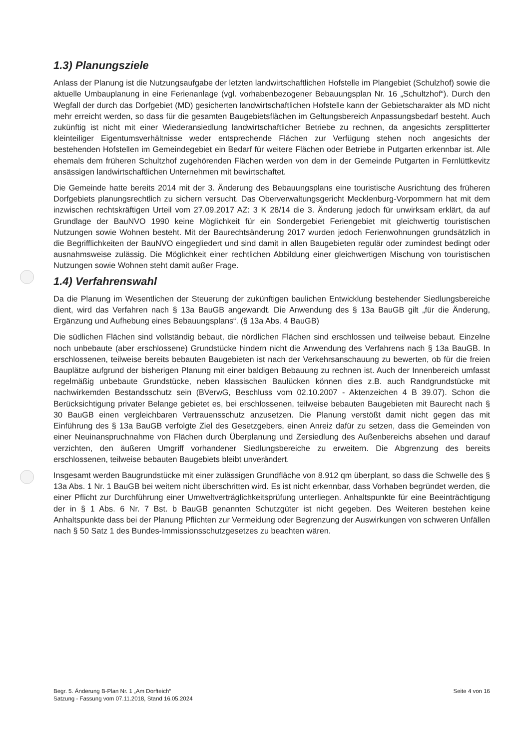1.3) Planungsziele
Anlass der Planung ist die Nutzungsaufgabe der letzten landwirtschaftlichen Hofstelle im Plangebiet (Schulzhof) sowie die aktuelle Umbauplanung in eine Ferienanlage (vgl. vorhabenbezogener Bebauungsplan Nr. 16 „Schultzhof“). Durch den Wegfall der durch das Dorfgebiet (MD) gesicherten landwirtschaftlichen Hofstelle kann der Gebietscharakter als MD nicht mehr erreicht werden, so dass für die gesamten Baugebietsflächen im Geltungsbereich Anpassungsbedarf besteht. Auch zukünftig ist nicht mit einer Wiederansiedlung landwirtschaftlicher Betriebe zu rechnen, da angesichts zersplitterter kleinteiliger Eigentumsverhältnisse weder entsprechende Flächen zur Verfügung stehen noch angesichts der bestehenden Hofstellen im Gemeindegebiet ein Bedarf für weitere Flächen oder Betriebe in Putgarten erkennbar ist. Alle ehemals dem früheren Schultzhof zugehörenden Flächen werden von dem in der Gemeinde Putgarten in Fernlüttkevitz ansässigen landwirtschaftlichen Unternehmen mit bewirtschaftet.
Die Gemeinde hatte bereits 2014 mit der 3. Änderung des Bebauungsplans eine touristische Ausrichtung des früheren Dorfgebiets planungsrechtlich zu sichern versucht. Das Oberverwaltungsgericht Mecklenburg-Vorpommern hat mit dem inzwischen rechtskräftigen Urteil vom 27.09.2017 AZ: 3 K 28/14 die 3. Änderung jedoch für unwirksam erklärt, da auf Grundlage der BauNVO 1990 keine Möglichkeit für ein Sondergebiet Feriengebiet mit gleichwertig touristischen Nutzungen sowie Wohnen besteht. Mit der Baurechtsänderung 2017 wurden jedoch Ferienwohnungen grundsätzlich in die Begrifflichkeiten der BauNVO eingegliedert und sind damit in allen Baugebieten regulär oder zumindest bedingt oder ausnahmsweise zulässig. Die Möglichkeit einer rechtlichen Abbildung einer gleichwertigen Mischung von touristischen Nutzungen sowie Wohnen steht damit außer Frage.
1.4) Verfahrenswahl
Da die Planung im Wesentlichen der Steuerung der zukünftigen baulichen Entwicklung bestehender Siedlungsbereiche dient, wird das Verfahren nach § 13a BauGB angewandt. Die Anwendung des § 13a BauGB gilt „für die Änderung, Ergänzung und Aufhebung eines Bebauungsplans“. (§ 13a Abs. 4 BauGB)
Die südlichen Flächen sind vollständig bebaut, die nördlichen Flächen sind erschlossen und teilweise bebaut. Einzelne noch unbebaute (aber erschlossene) Grundstücke hindern nicht die Anwendung des Verfahrens nach § 13a BauGB. In erschlossenen, teilweise bereits bebauten Baugebieten ist nach der Verkehrsanschauung zu bewerten, ob für die freien Bauplätze aufgrund der bisherigen Planung mit einer baldigen Bebauung zu rechnen ist. Auch der Innenbereich umfasst regelmäßig unbebaute Grundstücke, neben klassischen Baulücken können dies z.B. auch Randgrundstücke mit nachwirkemden Bestandsschutz sein (BVerwG, Beschluss vom 02.10.2007 - Aktenzeichen 4 B 39.07). Schon die Berücksichtigung privater Belange gebietet es, bei erschlossenen, teilweise bebauten Baugebieten mit Baurecht nach § 30 BauGB einen vergleichbaren Vertrauensschutz anzusetzen. Die Planung verstößt damit nicht gegen das mit Einführung des § 13a BauGB verfolgte Ziel des Gesetzgebers, einen Anreiz dafür zu setzen, dass die Gemeinden von einer Neuinanspruchnahme von Flächen durch Überplanung und Zersiedlung des Außenbereichs absehen und darauf verzichten, den äußeren Umgriff vorhandener Siedlungsbereiche zu erweitern. Die Abgrenzung des bereits erschlossenen, teilweise bebauten Baugebiets bleibt unverändert.
Insgesamt werden Baugrundstücke mit einer zulässigen Grundfläche von 8.912 qm überplant, so dass die Schwelle des § 13a Abs. 1 Nr. 1 BauGB bei weitem nicht überschritten wird. Es ist nicht erkennbar, dass Vorhaben begründet werden, die einer Pflicht zur Durchführung einer Umweltverträglichkeitsprüfung unterliegen. Anhaltspunkte für eine Beeinträchtigung der in § 1 Abs. 6 Nr. 7 Bst. b BauGB genannten Schutzgüter ist nicht gegeben. Des Weiteren bestehen keine Anhaltspunkte dass bei der Planung Pflichten zur Vermeidung oder Begrenzung der Auswirkungen von schweren Unfällen nach § 50 Satz 1 des Bundes-Immissionsschutzgesetzes zu beachten wären.
Begr. 5. Änderung B-Plan Nr. 1 „Am Dorfteich“
Satzung - Fassung vom 07.11.2018, Stand 16.05.2024
Seite 4 von 16